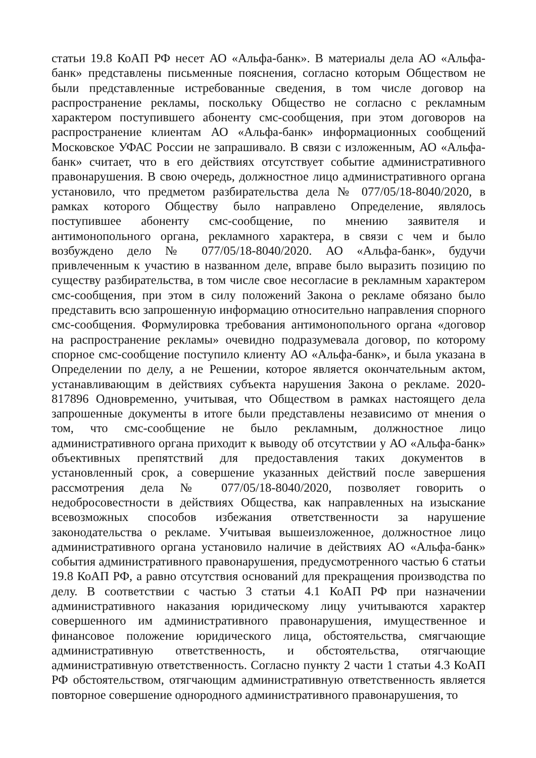статьи 19.8 КоАП РФ несет АО «Альфа-банк». В материалы дела АО «Альфа-банк» представлены письменные пояснения, согласно которым Обществом не были представленные истребованные сведения, в том числе договор на распространение рекламы, поскольку Общество не согласно с рекламным характером поступившего абоненту смс-сообщения, при этом договоров на распространение клиентам АО «Альфа-банк» информационных сообщений Московское УФАС России не запрашивало. В связи с изложенным, АО «Альфа-банк» считает, что в его действиях отсутствует событие административного правонарушения. В свою очередь, должностное лицо административного органа установило, что предметом разбирательства дела № 077/05/18-8040/2020, в рамках которого Обществу было направлено Определение, являлось поступившее абоненту смс-сообщение, по мнению заявителя и антимонопольного органа, рекламного характера, в связи с чем и было возбуждено дело № 077/05/18-8040/2020. АО «Альфа-банк», будучи привлеченным к участию в названном деле, вправе было выразить позицию по существу разбирательства, в том числе свое несогласие в рекламным характером смс-сообщения, при этом в силу положений Закона о рекламе обязано было представить всю запрошенную информацию относительно направления спорного смс-сообщения. Формулировка требования антимонопольного органа «договор на распространение рекламы» очевидно подразумевала договор, по которому спорное смс-сообщение поступило клиенту АО «Альфа-банк», и была указана в Определении по делу, а не Решении, которое является окончательным актом, устанавливающим в действиях субъекта нарушения Закона о рекламе. 2020-817896 Одновременно, учитывая, что Обществом в рамках настоящего дела запрошенные документы в итоге были представлены независимо от мнения о том, что смс-сообщение не было рекламным, должностное лицо административного органа приходит к выводу об отсутствии у АО «Альфа-банк» объективных препятствий для предоставления таких документов в установленный срок, а совершение указанных действий после завершения рассмотрения дела № 077/05/18-8040/2020, позволяет говорить о недобросовестности в действиях Общества, как направленных на изыскание всевозможных способов избежания ответственности за нарушение законодательства о рекламе. Учитывая вышеизложенное, должностное лицо административного органа установило наличие в действиях АО «Альфа-банк» события административного правонарушения, предусмотренного частью 6 статьи 19.8 КоАП РФ, а равно отсутствия оснований для прекращения производства по делу. В соответствии с частью 3 статьи 4.1 КоАП РФ при назначении административного наказания юридическому лицу учитываются характер совершенного им административного правонарушения, имущественное и финансовое положение юридического лица, обстоятельства, смягчающие административную ответственность, и обстоятельства, отягчающие административную ответственность. Согласно пункту 2 части 1 статьи 4.3 КоАП РФ обстоятельством, отягчающим административную ответственность является повторное совершение однородного административного правонарушения, то